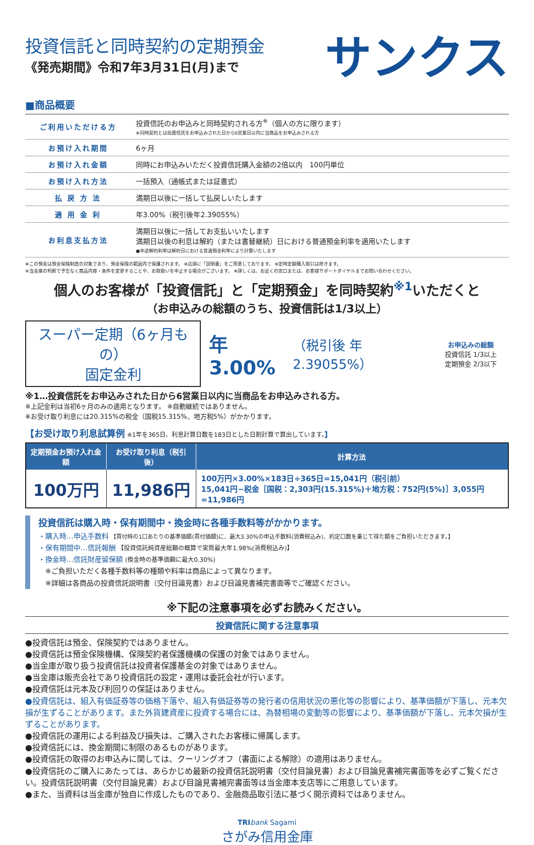投資信託と同時契約の定期預金
《発売期間》令和7年3月31日(月)まで
サンクス
■商品概要
| ご利用いただける方 | 投資信託のお申込みと同時契約される方<sup>※</sup>（個人の方に限ります） ※同時契約とは投資信託をお申込みされた日から6営業日以内に当商品をお申込みされる方 |
| お預け入れ期間 | 6ヶ月 |
| お預け入れ金額 | 同時にお申込みいただく投資信託購入金額の2倍以内 100円単位 |
| お預け入れ方法 | 一括預入（通帳式または証書式） |
| 払 戻 方 法 | 満期日以後に一括して払戻しいたします |
| 適 用 金 利 | 年3.00%（税引後年2.39055%） |
| お利息支払方法 | 満期日以後に一括してお支払いいたします 満期日以後の利息は解約（または書替継続）日における普通預金利率を適用いたします ●中途解約利率は解約日における普通預金利率により計算いたします |
※この預金は預金保険制度の対象であり、預金保険の範囲内で保護されます。 ※店頭に「説明書」をご用意しております。 ※定時定額購入取引は除きます。
※当金庫の判断で予告なく商品内容・条件を変更することや、お取扱いを中止する場合がございます。 ※詳しくは、お近くの窓口または、お客様サポートダイヤルまでお問い合わせください。
個人のお客様が「投資信託」と「定期預金」を同時契約<sup>※1</sup>いただくと
（お申込みの総額のうち、投資信託は1/3以上）
スーパー定期（6ヶ月もの）
固定金利
年3.00%
（税引後 年2.39055%）
お申込みの総額
投資信託 1/3以上
定期預金 2/3以下
※1…投資信託をお申込みされた日から6営業日以内に当商品をお申込みされる方。
※上記金利は当初6ヶ月のみの適用となります。 ※自動継続ではありません。
※お受け取り利息には20.315%の税金（国税15.315%、地方税5%）がかかります。
【お受け取り利息試算例 ※1年を365日、利息計算日数を183日とした日割計算で算出しています。】
| 定期預金お預け入れ金額 | お受け取り利息（税引後） | 計算方法 |
| --- | --- | --- |
| 100万円 | 11,986円 | 100万円×3.00%×183日÷365日=15,041円（税引前） 15,041円−税金［国税：2,303円(15.315%)＋地方税：752円(5%)］3,055円=11,986円 |
投資信託は購入時・保有期間中・換金時に各種手数料等がかかります。
・購入時…申込手数料 【買付時の1口あたりの基準価額(買付価額)に、最大3.30%の申込手数料(消費税込み)、約定口数を乗じて得た額をご負担いただきます。】
・保有期間中…信託報酬 【投資信託純資産総額の概算で実質最大年1.98%(消費税込み)】
・換金時…信託財産留保額 (換金時の基準価額に最大0.30%)
　※ご負担いただく各種手数料等の種類や料率は商品によって異なります。
　※詳細は各商品の投資信託説明書（交付目論見書）および目論見書補完書面等でご確認ください。
※下記の注意事項を必ずお読みください。
投資信託に関する注意事項
●投資信託は預金、保険契約ではありません。
●投資信託は預金保険機構、保険契約者保護機構の保護の対象ではありません。
●当金庫が取り扱う投資信託は投資者保護基金の対象ではありません。
●当金庫は販売会社であり投資信託の設定・運用は委託会社が行います。
●投資信託は元本及び利回りの保証はありません。
●投資信託は、組入有価証券等の価格下落や、組入有価証券等の発行者の信用状況の悪化等の影響により、基準価額が下落し、元本欠損が生ずることがあります。また外貨建資産に投資する場合には、為替相場の変動等の影響により、基準価額が下落し、元本欠損が生ずることがあります。
●投資信託の運用による利益及び損失は、ご購入されたお客様に帰属します。
●投資信託には、換金期間に制限のあるものがあります。
●投資信託の取得のお申込みに関しては、クーリングオフ（書面による解除）の適用はありません。
●投資信託のご購入にあたっては、あらかじめ最新の投資信託説明書（交付目論見書）および目論見書補完書面等を必ずご覧ください。投資信託説明書（交付目論見書）および目論見書補完書面等は当金庫本支店等にご用意しています。
●また、当資料は当金庫が独自に作成したものであり、金融商品取引法に基づく開示資料ではありません。
TRI bank Sagami
さがみ信用金庫